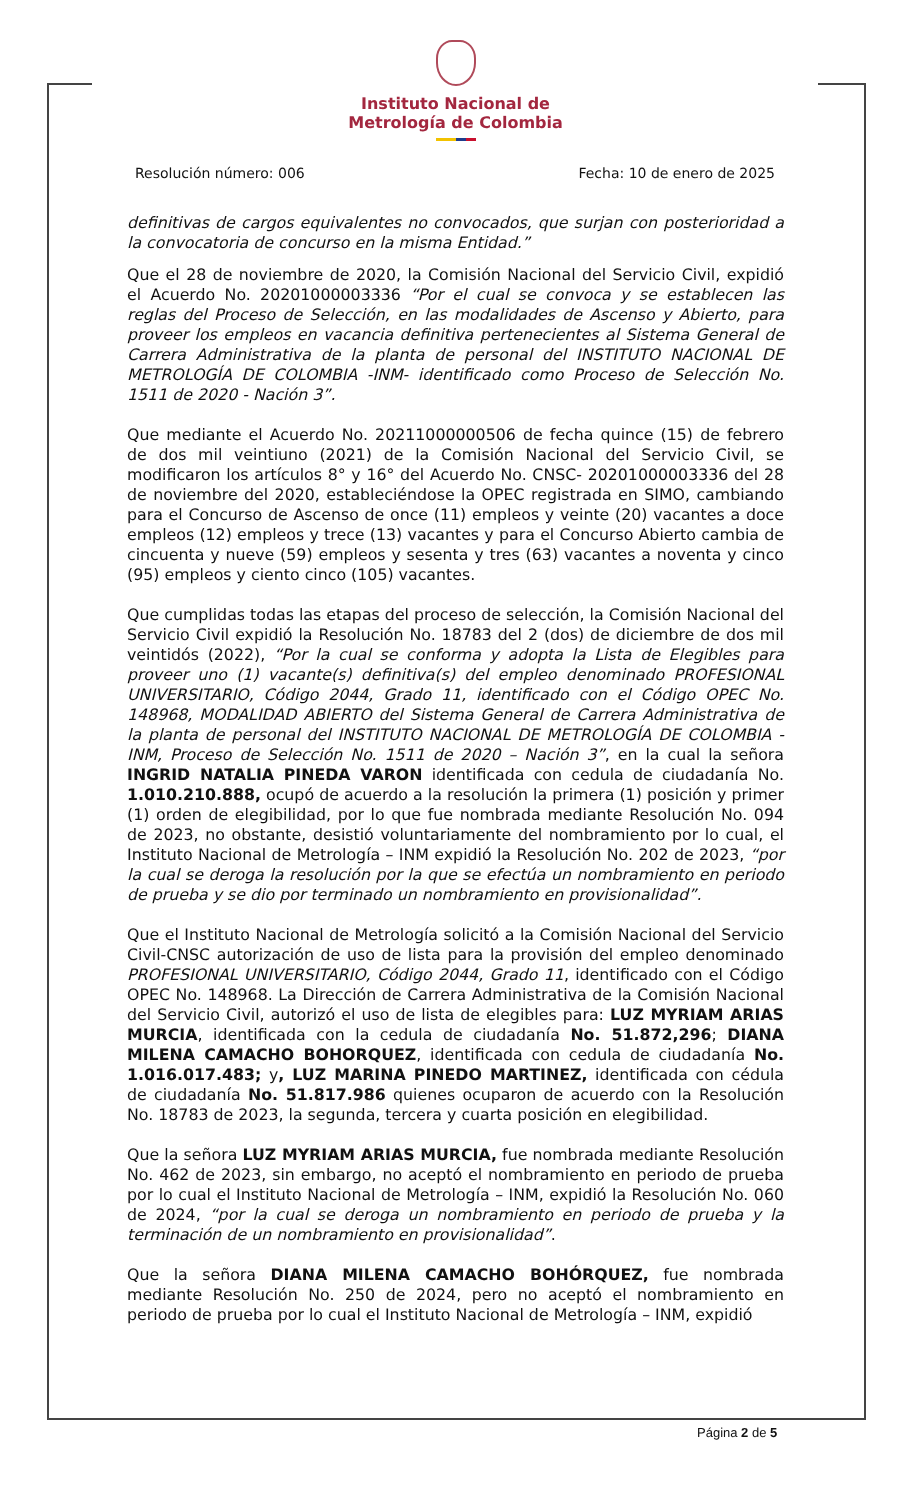Instituto Nacional de
Metrología de Colombia
Resolución número: 006 Fecha: 10 de enero de 2025
definitivas de cargos equivalentes no convocados, que surjan con posterioridad a la convocatoria de concurso en la misma Entidad.”
Que el 28 de noviembre de 2020, la Comisión Nacional del Servicio Civil, expidió el Acuerdo No. 20201000003336 “Por el cual se convoca y se establecen las reglas del Proceso de Selección, en las modalidades de Ascenso y Abierto, para proveer los empleos en vacancia definitiva pertenecientes al Sistema General de Carrera Administrativa de la planta de personal del INSTITUTO NACIONAL DE METROLOGÍA DE COLOMBIA -INM- identificado como Proceso de Selección No. 1511 de 2020 - Nación 3”.
Que mediante el Acuerdo No. 20211000000506 de fecha quince (15) de febrero de dos mil veintiuno (2021) de la Comisión Nacional del Servicio Civil, se modificaron los artículos 8° y 16° del Acuerdo No. CNSC- 20201000003336 del 28 de noviembre del 2020, estableciéndose la OPEC registrada en SIMO, cambiando para el Concurso de Ascenso de once (11) empleos y veinte (20) vacantes a doce empleos (12) empleos y trece (13) vacantes y para el Concurso Abierto cambia de cincuenta y nueve (59) empleos y sesenta y tres (63) vacantes a noventa y cinco (95) empleos y ciento cinco (105) vacantes.
Que cumplidas todas las etapas del proceso de selección, la Comisión Nacional del Servicio Civil expidió la Resolución No. 18783 del 2 (dos) de diciembre de dos mil veintidós (2022), “Por la cual se conforma y adopta la Lista de Elegibles para proveer uno (1) vacante(s) definitiva(s) del empleo denominado PROFESIONAL UNIVERSITARIO, Código 2044, Grado 11, identificado con el Código OPEC No. 148968, MODALIDAD ABIERTO del Sistema General de Carrera Administrativa de la planta de personal del INSTITUTO NACIONAL DE METROLOGÍA DE COLOMBIA - INM, Proceso de Selección No. 1511 de 2020 – Nación 3”, en la cual la señora INGRID NATALIA PINEDA VARON identificada con cedula de ciudadanía No. 1.010.210.888, ocupó de acuerdo a la resolución la primera (1) posición y primer (1) orden de elegibilidad, por lo que fue nombrada mediante Resolución No. 094 de 2023, no obstante, desistió voluntariamente del nombramiento por lo cual, el Instituto Nacional de Metrología – INM expidió la Resolución No. 202 de 2023, “por la cual se deroga la resolución por la que se efectúa un nombramiento en periodo de prueba y se dio por terminado un nombramiento en provisionalidad”.
Que el Instituto Nacional de Metrología solicitó a la Comisión Nacional del Servicio Civil-CNSC autorización de uso de lista para la provisión del empleo denominado PROFESIONAL UNIVERSITARIO, Código 2044, Grado 11, identificado con el Código OPEC No. 148968. La Dirección de Carrera Administrativa de la Comisión Nacional del Servicio Civil, autorizó el uso de lista de elegibles para: LUZ MYRIAM ARIAS MURCIA, identificada con la cedula de ciudadanía No. 51.872,296; DIANA MILENA CAMACHO BOHORQUEZ, identificada con cedula de ciudadanía No. 1.016.017.483; y, LUZ MARINA PINEDO MARTINEZ, identificada con cédula de ciudadanía No. 51.817.986 quienes ocuparon de acuerdo con la Resolución No. 18783 de 2023, la segunda, tercera y cuarta posición en elegibilidad.
Que la señora LUZ MYRIAM ARIAS MURCIA, fue nombrada mediante Resolución No. 462 de 2023, sin embargo, no aceptó el nombramiento en periodo de prueba por lo cual el Instituto Nacional de Metrología – INM, expidió la Resolución No. 060 de 2024, “por la cual se deroga un nombramiento en periodo de prueba y la terminación de un nombramiento en provisionalidad”.
Que la señora DIANA MILENA CAMACHO BOHÓRQUEZ, fue nombrada mediante Resolución No. 250 de 2024, pero no aceptó el nombramiento en periodo de prueba por lo cual el Instituto Nacional de Metrología – INM, expidió
Página 2 de 5